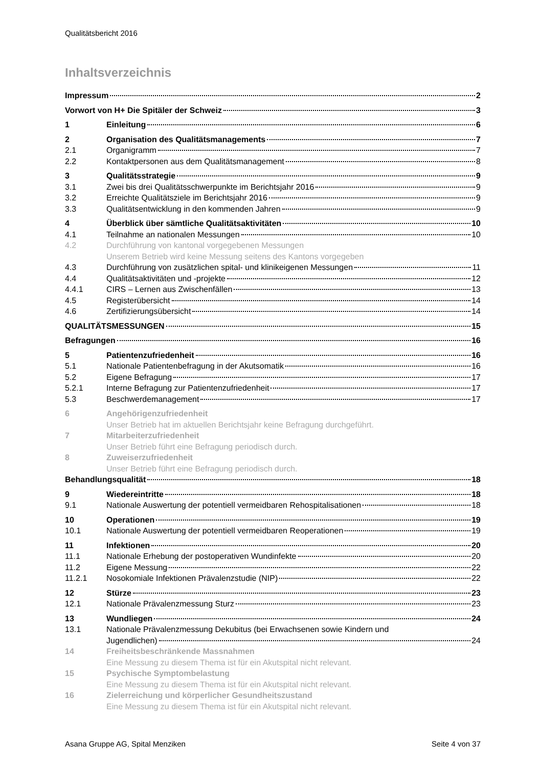Qualitätsbericht 2016
Inhaltsverzeichnis
Impressum 2
Vorwort von H+ Die Spitäler der Schweiz 3
1 Einleitung 6
2 Organisation des Qualitätsmanagements 7
2.1 Organigramm 7
2.2 Kontaktpersonen aus dem Qualitätsmanagement 8
3 Qualitätsstrategie 9
3.1 Zwei bis drei Qualitätsschwerpunkte im Berichtsjahr 2016 9
3.2 Erreichte Qualitätsziele im Berichtsjahr 2016 9
3.3 Qualitätsentwicklung in den kommenden Jahren 9
4 Überblick über sämtliche Qualitätsaktivitäten 10
4.1 Teilnahme an nationalen Messungen 10
4.2 Durchführung von kantonal vorgegebenen Messungen
Unserem Betrieb wird keine Messung seitens des Kantons vorgegeben
4.3 Durchführung von zusätzlichen spital- und klinikeigenen Messungen 11
4.4 Qualitätsaktivitäten und -projekte 12
4.4.1 CIRS – Lernen aus Zwischenfällen 13
4.5 Registerübersicht 14
4.6 Zertifizierungsübersicht 14
QUALITÄTSMESSUNGEN 15
Befragungen 16
5 Patientenzufriedenheit 16
5.1 Nationale Patientenbefragung in der Akutsomatik 16
5.2 Eigene Befragung 17
5.2.1 Interne Befragung zur Patientenzufriedenheit 17
5.3 Beschwerdemanagement 17
6 Angehörigenzufriedenheit
Unser Betrieb hat im aktuellen Berichtsjahr keine Befragung durchgeführt.
7 Mitarbeiterzufriedenheit
Unser Betrieb führt eine Befragung periodisch durch.
8 Zuweiserzufriedenheit
Unser Betrieb führt eine Befragung periodisch durch.
Behandlungsqualität 18
9 Wiedereintritte 18
9.1 Nationale Auswertung der potentiell vermeidbaren Rehospitalisationen 18
10 Operationen 19
10.1 Nationale Auswertung der potentiell vermeidbaren Reoperationen 19
11 Infektionen 20
11.1 Nationale Erhebung der postoperativen Wundinfekte 20
11.2 Eigene Messung 22
11.2.1 Nosokomiale Infektionen Prävalenzstudie (NIP) 22
12 Stürze 23
12.1 Nationale Prävalenzmessung Sturz 23
13 Wundliegen 24
13.1 Nationale Prävalenzmessung Dekubitus (bei Erwachsenen sowie Kindern und
Jugendlichen) 24
14 Freiheitsbeschränkende Massnahmen
Eine Messung zu diesem Thema ist für ein Akutspital nicht relevant.
15 Psychische Symptombelastung
Eine Messung zu diesem Thema ist für ein Akutspital nicht relevant.
16 Zielerreichung und körperlicher Gesundheitszustand
Eine Messung zu diesem Thema ist für ein Akutspital nicht relevant.
Asana Gruppe AG, Spital Menziken Seite 4 von 37